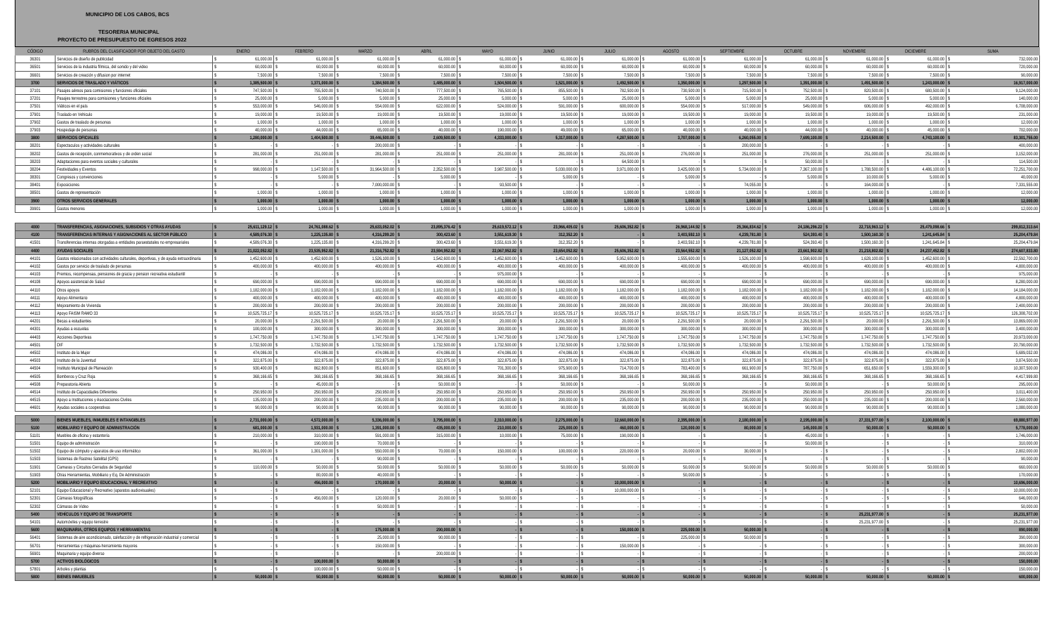MUNICIPIO DE LOS CABOS, BCS
TESORERIA MUNICIPAL
PROYECTO DE PRESUPUESTO DE EGRESOS 2022
| CÓDIGO | RUBROS DEL CLASIFICADOR POR OBJETO DEL GASTO | ENERO | FEBRERO | MARZO | ABRIL | MAYO | JUNIO | JULIO | AGOSTO | SEPTIEMBRE | OCTUBRE | NOVIEMBRE | DICIEMBRE | SUMA |
| --- | --- | --- | --- | --- | --- | --- | --- | --- | --- | --- | --- | --- | --- | --- |
| 36301 | Servicios de diseño de publicidad | $ 61,000.00 | $ 61,000.00 | $ 61,000.00 | $ 61,000.00 | $ 61,000.00 | $ 61,000.00 | $ 61,000.00 | $ 61,000.00 | $ 61,000.00 | $ 61,000.00 | $ 61,000.00 | $ 61,000.00 | $ 732,000.00 |
| 36501 | Servicios de la industria fílmica, del sonido y del video | $ 60,000.00 | $ 60,000.00 | $ 60,000.00 | $ 60,000.00 | $ 60,000.00 | $ 60,000.00 | $ 60,000.00 | $ 60,000.00 | $ 60,000.00 | $ 60,000.00 | $ 60,000.00 | $ 60,000.00 | $ 720,000.00 |
| 36601 | Servicios de creación y difusion por internet | $ 7,500.00 | $ 7,500.00 | $ 7,500.00 | $ 7,500.00 | $ 7,500.00 | $ 7,500.00 | $ 7,500.00 | $ 7,500.00 | $ 7,500.00 | $ 7,500.00 | $ 7,500.00 | $ 7,500.00 | $ 90,000.00 |
| 3700 | SERVICIOS DE TRASLADO Y VIÁTICOS | $ 1,385,500.00 | $ 1,371,000.00 | $ 1,384,500.00 | $ 1,485,000.00 | $ 1,504,500.00 | $ 1,521,000.00 | $ 1,492,500.00 | $ 1,350,000.00 | $ 1,297,500.00 | $ 1,391,000.00 | $ 1,491,500.00 | $ 1,243,000.00 | $ 16,917,000.00 |
| 37101 | Pasajes aéreos para comisiones y funciones oficiales | $ 747,500.00 | $ 755,500.00 | $ 740,500.00 | $ 777,500.00 | $ 765,500.00 | $ 855,500.00 | $ 782,500.00 | $ 730,500.00 | $ 715,500.00 | $ 752,500.00 | $ 820,500.00 | $ 680,500.00 | $ 9,124,000.00 |
| 37201 | Pasajes terrestres para comisiones y funciones oficiales | $ 25,000.00 | $ 5,000.00 | $ 5,000.00 | $ 25,000.00 | $ 5,000.00 | $ 5,000.00 | $ 25,000.00 | $ 5,000.00 | $ 5,000.00 | $ 25,000.00 | $ 5,000.00 | $ 5,000.00 | $ 140,000.00 |
| 37501 | Viáticos en el país | $ 553,000.00 | $ 546,000.00 | $ 554,000.00 | $ 622,000.00 | $ 524,000.00 | $ 591,000.00 | $ 600,000.00 | $ 554,000.00 | $ 517,000.00 | $ 549,000.00 | $ 606,000.00 | $ 492,000.00 | $ 6,708,000.00 |
| 37901 | Traslado en Vehiculo | $ 19,000.00 | $ 19,500.00 | $ 19,000.00 | $ 19,500.00 | $ 19,000.00 | $ 19,500.00 | $ 19,000.00 | $ 19,500.00 | $ 19,000.00 | $ 19,500.00 | $ 19,000.00 | $ 19,500.00 | $ 231,000.00 |
| 37902 | Gastos de traslado de personas | $ 1,000.00 | $ 1,000.00 | $ 1,000.00 | $ 1,000.00 | $ 1,000.00 | $ 1,000.00 | $ 1,000.00 | $ 1,000.00 | $ 1,000.00 | $ 1,000.00 | $ 1,000.00 | $ 1,000.00 | $ 12,000.00 |
| 37903 | Hospedaje de personas | $ 40,000.00 | $ 44,000.00 | $ 65,000.00 | $ 40,000.00 | $ 190,000.00 | $ 49,000.00 | $ 65,000.00 | $ 40,000.00 | $ 40,000.00 | $ 44,000.00 | $ 40,000.00 | $ 45,000.00 | $ 702,000.00 |
| 3800 | SERVICIOS OFICIALES | $ 1,280,000.00 | $ 1,404,500.00 | $ 39,446,500.00 | $ 2,609,500.00 | $ 4,333,000.00 | $ 5,317,000.00 | $ 4,287,500.00 | $ 3,707,000.00 | $ 6,260,055.00 | $ 7,699,100.00 | $ 2,214,500.00 | $ 4,743,100.00 | $ 83,301,755.00 |
| 38201 | Espectaculos y actividades culturales | $ - | $ - | $ 200,000.00 | $ - | $ - | $ - | $ - | $ - | $ 200,000.00 | $ - | $ - | $ - | $ 400,000.00 |
| 38202 | Gastos de recepción, conmemorativos y de orden social | $ 281,000.00 | $ 251,000.00 | $ 281,000.00 | $ 251,000.00 | $ 251,000.00 | $ 281,000.00 | $ 251,000.00 | $ 276,000.00 | $ 251,000.00 | $ 276,000.00 | $ 251,000.00 | $ 251,000.00 | $ 3,152,000.00 |
| 38203 | Adaptaciones para eventos sociales y culturales | $ - | $ - | $ - | $ - | $ - | $ - | $ 64,500.00 | $ - | $ - | $ 50,000.00 | $ - | $ - | $ 114,500.00 |
| 38204 | Festividades y Eventos | $ 998,000.00 | $ 1,147,500.00 | $ 31,964,500.00 | $ 2,352,500.00 | $ 3,987,500.00 | $ 5,030,000.00 | $ 3,971,000.00 | $ 3,425,000.00 | $ 5,734,000.00 | $ 7,367,100.00 | $ 1,788,500.00 | $ 4,486,100.00 | $ 72,251,700.00 |
| 38301 | Congresos y convenciones | $ - | $ 5,000.00 | $ - | $ 5,000.00 | $ - | $ 5,000.00 | $ - | $ 5,000.00 | $ - | $ 5,000.00 | $ 10,000.00 | $ 5,000.00 | $ 40,000.00 |
| 38401 | Exposiciones | $ - | $ - | $ 7,000,000.00 | $ - | $ 93,500.00 | $ - | $ - | $ - | $ 74,055.00 | $ - | $ 164,000.00 | $ - | $ 7,331,555.00 |
| 38501 | Gastos de representación | $ 1,000.00 | $ 1,000.00 | $ 1,000.00 | $ 1,000.00 | $ 1,000.00 | $ 1,000.00 | $ 1,000.00 | $ 1,000.00 | $ 1,000.00 | $ 1,000.00 | $ 1,000.00 | $ 1,000.00 | $ 12,000.00 |
| 3900 | OTROS SERVICIOS GENERALES | $ 1,000.00 | $ 1,000.00 | $ 1,000.00 | $ 1,000.00 | $ 1,000.00 | $ 1,000.00 | $ 1,000.00 | $ 1,000.00 | $ 1,000.00 | $ 1,000.00 | $ 1,000.00 | $ 1,000.00 | $ 12,000.00 |
| 39901 | Gastos menores | $ 1,000.00 | $ 1,000.00 | $ 1,000.00 | $ 1,000.00 | $ 1,000.00 | $ 1,000.00 | $ 1,000.00 | $ 1,000.00 | $ 1,000.00 | $ 1,000.00 | $ 1,000.00 | $ 1,000.00 | $ 12,000.00 |
| 4000 | TRANSFERENCIAS, ASIGNACIONES, SUBSIDIOS Y OTRAS AYUDAS | $ 25,611,129.12 | $ 24,761,088.62 | $ 25,633,052.02 | $ 23,895,376.42 | $ 25,619,572.12 | $ 23,966,405.02 | $ 25,606,352.82 | $ 26,968,144.92 | $ 25,366,834.62 | $ 24,186,296.22 | $ 22,718,963.12 | $ 25,479,098.66 | $ 299,812,313.64 |
| 4100 | TRANSFERENCIAS INTERNAS Y ASIGNACIONES AL SECTOR PÚBLICO | $ 4,589,076.30 | $ 1,225,135.80 | $ 4,316,299.20 | $ 300,423.60 | $ 3,551,619.30 | $ 312,352.20 | $ - | $ 3,403,592.10 | $ 4,239,781.80 | $ 524,393.40 | $ 1,500,160.30 | $ 1,241,645.84 | $ 25,204,479.84 |
| 41501 | Transferencias internas otorgadas a entidades paraestatales no empresariales | $ 4,589,076.30 | $ 1,225,135.80 | $ 4,316,299.20 | $ 300,423.60 | $ 3,551,619.30 | $ 312,352.20 | $ - | $ 3,403,592.10 | $ 4,239,781.80 | $ 524,393.40 | $ 1,500,160.30 | $ 1,241,645.84 | $ 25,204,479.84 |
| 4400 | AYUDAS SOCIALES | $ 21,022,052.82 | $ 23,535,952.82 | $ 21,316,752.82 | $ 23,594,952.82 | $ 22,067,952.82 | $ 23,654,052.82 | $ 25,606,352.82 | $ 23,564,552.82 | $ 21,127,052.82 | $ 23,661,902.82 | $ 21,218,802.82 | $ 24,237,452.82 | $ 274,607,833.80 |
| 44101 | Gastos relacionados con actividades culturales, deportivas, y de ayuda extraordinaria | $ 1,452,600.00 | $ 1,452,600.00 | $ 1,526,100.00 | $ 1,542,600.00 | $ 1,452,600.00 | $ 1,452,600.00 | $ 5,952,600.00 | $ 1,555,600.00 | $ 1,526,100.00 | $ 1,598,600.00 | $ 1,628,100.00 | $ 1,452,600.00 | $ 22,592,700.00 |
| 44102 | Gastos por servicio de traslado de personas | $ 400,000.00 | $ 400,000.00 | $ 400,000.00 | $ 400,000.00 | $ 400,000.00 | $ 400,000.00 | $ 400,000.00 | $ 400,000.00 | $ 400,000.00 | $ 400,000.00 | $ 400,000.00 | $ 400,000.00 | $ 4,800,000.00 |
| 44103 | Premios, recompensas, pensiones de gracia y pension recreativa estudiantil | $ - | $ - | $ - | $ - | $ 975,000.00 | $ - | $ - | $ - | $ - | $ - | $ - | $ - | $ 975,000.00 |
| 44108 | Apoyos asistencial de Salud | $ 690,000.00 | $ 690,000.00 | $ 690,000.00 | $ 690,000.00 | $ 690,000.00 | $ 690,000.00 | $ 690,000.00 | $ 690,000.00 | $ 690,000.00 | $ 690,000.00 | $ 690,000.00 | $ 690,000.00 | $ 8,280,000.00 |
| 44110 | Otros apoyos | $ 1,182,000.00 | $ 1,182,000.00 | $ 1,182,000.00 | $ 1,182,000.00 | $ 1,182,000.00 | $ 1,182,000.00 | $ 1,182,000.00 | $ 1,182,000.00 | $ 1,182,000.00 | $ 1,182,000.00 | $ 1,182,000.00 | $ 1,182,000.00 | $ 14,184,000.00 |
| 44111 | Apoyo Alimentario | $ 400,000.00 | $ 400,000.00 | $ 400,000.00 | $ 400,000.00 | $ 400,000.00 | $ 400,000.00 | $ 400,000.00 | $ 400,000.00 | $ 400,000.00 | $ 400,000.00 | $ 400,000.00 | $ 400,000.00 | $ 4,800,000.00 |
| 44112 | Mejoramiento de Vivienda | $ 200,000.00 | $ 200,000.00 | $ 200,000.00 | $ 200,000.00 | $ 200,000.00 | $ 200,000.00 | $ 200,000.00 | $ 200,000.00 | $ 200,000.00 | $ 200,000.00 | $ 200,000.00 | $ 200,000.00 | $ 2,400,000.00 |
| 44113 | Apoyo FAISM RAMO 33 | $ 10,525,725.17 | $ 10,525,725.17 | $ 10,525,725.17 | $ 10,525,725.17 | $ 10,525,725.17 | $ 10,525,725.17 | $ 10,525,725.17 | $ 10,525,725.17 | $ 10,525,725.17 | $ 10,525,725.17 | $ 10,525,725.17 | $ 10,525,725.17 | $ 126,308,702.00 |
| 44201 | Becas a estudiantes | $ 20,000.00 | $ 2,291,500.00 | $ 20,000.00 | $ 2,291,500.00 | $ 20,000.00 | $ 2,291,500.00 | $ 20,000.00 | $ 2,291,500.00 | $ 20,000.00 | $ 2,291,500.00 | $ 20,000.00 | $ 2,291,500.00 | $ 13,869,000.00 |
| 44301 | Ayudas a escuelas | $ 100,000.00 | $ 300,000.00 | $ 300,000.00 | $ 300,000.00 | $ 300,000.00 | $ 300,000.00 | $ 300,000.00 | $ 300,000.00 | $ 300,000.00 | $ 300,000.00 | $ 300,000.00 | $ 300,000.00 | $ 3,400,000.00 |
| 44403 | Acciones Deportivas | $ 1,747,750.00 | $ 1,747,750.00 | $ 1,747,750.00 | $ 1,747,750.00 | $ 1,747,750.00 | $ 1,747,750.00 | $ 1,747,750.00 | $ 1,747,750.00 | $ 1,747,750.00 | $ 1,747,750.00 | $ 1,747,750.00 | $ 1,747,750.00 | $ 20,973,000.00 |
| 44501 | DIF | $ 1,732,500.00 | $ 1,732,500.00 | $ 1,732,500.00 | $ 1,732,500.00 | $ 1,732,500.00 | $ 1,732,500.00 | $ 1,732,500.00 | $ 1,732,500.00 | $ 1,732,500.00 | $ 1,732,500.00 | $ 1,732,500.00 | $ 1,732,500.00 | $ 20,790,000.00 |
| 44502 | Instituto de la Mujer | $ 474,086.00 | $ 474,086.00 | $ 474,086.00 | $ 474,086.00 | $ 474,086.00 | $ 474,086.00 | $ 474,086.00 | $ 474,086.00 | $ 474,086.00 | $ 474,086.00 | $ 474,086.00 | $ 474,086.00 | $ 5,689,032.00 |
| 44503 | Instituto de la Juventud | $ 322,875.00 | $ 322,875.00 | $ 322,875.00 | $ 322,875.00 | $ 322,875.00 | $ 322,875.00 | $ 322,875.00 | $ 322,875.00 | $ 322,875.00 | $ 322,875.00 | $ 322,875.00 | $ 322,875.00 | $ 3,874,500.00 |
| 44504 | Instituto Municipal de Planeación | $ 930,400.00 | $ 862,800.00 | $ 851,600.00 | $ 826,800.00 | $ 701,300.00 | $ 975,900.00 | $ 714,700.00 | $ 783,400.00 | $ 661,900.00 | $ 787,750.00 | $ 651,650.00 | $ 1,559,300.00 | $ 10,307,500.00 |
| 44505 | Bomberos y Cruz Roja | $ 368,166.65 | $ 368,166.65 | $ 368,166.65 | $ 368,166.65 | $ 368,166.65 | $ 368,166.65 | $ 368,166.65 | $ 368,166.65 | $ 368,166.65 | $ 368,166.65 | $ 368,166.65 | $ 368,166.65 | $ 4,417,999.80 |
| 44508 | Preparatoria Abierta | $ - | $ 45,000.00 | $ - | $ 50,000.00 | $ - | $ 50,000.00 | $ - | $ 50,000.00 | $ - | $ 50,000.00 | $ - | $ 50,000.00 | $ 295,000.00 |
| 44514 | Instituto de Capacidades Diferentes | $ 250,950.00 | $ 250,950.00 | $ 250,950.00 | $ 250,950.00 | $ 250,950.00 | $ 250,950.00 | $ 250,950.00 | $ 250,950.00 | $ 250,950.00 | $ 250,950.00 | $ 250,950.00 | $ 250,950.00 | $ 3,011,400.00 |
| 44515 | Apoyo a Instituciones y Asociaciones Civiles | $ 135,000.00 | $ 200,000.00 | $ 235,000.00 | $ 200,000.00 | $ 235,000.00 | $ 200,000.00 | $ 235,000.00 | $ 200,000.00 | $ 235,000.00 | $ 250,000.00 | $ 235,000.00 | $ 200,000.00 | $ 2,560,000.00 |
| 44601 | Ayudas sociales a cooperativas | $ 90,000.00 | $ 90,000.00 | $ 90,000.00 | $ 90,000.00 | $ 90,000.00 | $ 90,000.00 | $ 90,000.00 | $ 90,000.00 | $ 90,000.00 | $ 90,000.00 | $ 90,000.00 | $ 90,000.00 | $ 1,080,000.00 |
| 5000 | BIENES MUEBLES, INMUEBLES E INTANGIBLES | $ 2,731,000.00 | $ 4,572,000.00 | $ 5,336,000.00 | $ 3,795,000.00 | $ 2,310,000.00 | $ 2,275,000.00 | $ 12,660,000.00 | $ 2,395,000.00 | $ 2,180,000.00 | $ 2,195,000.00 | $ 27,331,977.00 | $ 2,100,000.00 | $ 69,880,977.00 |
| 5100 | MOBILIARIO Y EQUIPO DE ADMINISTRACIÓN | $ 681,000.00 | $ 1,931,000.00 | $ 1,391,000.00 | $ 435,000.00 | $ 210,000.00 | $ 225,000.00 | $ 460,000.00 | $ 120,000.00 | $ 80,000.00 | $ 145,000.00 | $ 50,000.00 | $ 50,000.00 | $ 5,778,000.00 |
| 51101 | Muebles de oficina y estantería | $ 210,000.00 | $ 310,000.00 | $ 591,000.00 | $ 315,000.00 | $ 10,000.00 | $ 75,000.00 | $ 190,000.00 | $ - | $ - | $ 45,000.00 | $ - | $ - | $ 1,746,000.00 |
| 51501 | Equipo de administración | $ - | $ 190,000.00 | $ 70,000.00 | $ - | $ - | $ - | $ - | $ - | $ - | $ 50,000.00 | $ - | $ - | $ 310,000.00 |
| 51502 | Equipo de cómputo y aparatos de uso informático | $ 361,000.00 | $ 1,301,000.00 | $ 550,000.00 | $ 70,000.00 | $ 150,000.00 | $ 100,000.00 | $ 220,000.00 | $ 20,000.00 | $ 30,000.00 | $ - | $ - | $ - | $ 2,802,000.00 |
| 51503 | Sistemas de Rastreo Satelital (GPS) | $ - | $ - | $ 90,000.00 | $ - | $ - | $ - | $ - | $ - | $ - | $ - | $ - | $ - | $ 90,000.00 |
| 51901 | Camaras y Circuitos Cerrados de Seguridad | $ 110,000.00 | $ 50,000.00 | $ 50,000.00 | $ 50,000.00 | $ 50,000.00 | $ 50,000.00 | $ 50,000.00 | $ 50,000.00 | $ 50,000.00 | $ 50,000.00 | $ 50,000.00 | $ 50,000.00 | $ 660,000.00 |
| 51903 | Otras Herramientas, Mobiliario y Eq. De Administración | $ - | $ 80,000.00 | $ 40,000.00 | $ - | $ - | $ - | $ - | $ 50,000.00 | $ - | $ - | $ - | $ - | $ 170,000.00 |
| 5200 | MOBILIARIO Y EQUIPO EDUCACIONAL Y RECREATIVO | $ - | $ 456,000.00 | $ 170,000.00 | $ 20,000.00 | $ 50,000.00 | $ - | $ 10,000,000.00 | $ - | $ - | $ - | $ - | $ - | $ 10,696,000.00 |
| 52101 | Equipo Educacional y Recreativo (aparatos audiovisuales) | $ - | $ - | $ - | $ - | $ - | $ - | $ 10,000,000.00 | $ - | $ - | $ - | $ - | $ - | $ 10,000,000.00 |
| 52301 | Cámaras fotográficas | $ - | $ 456,000.00 | $ 120,000.00 | $ 20,000.00 | $ 50,000.00 | $ - | $ - | $ - | $ - | $ - | $ - | $ - | $ 646,000.00 |
| 52302 | Cámaras de Video | $ - | $ - | $ 50,000.00 | $ - | $ - | $ - | $ - | $ - | $ - | $ - | $ - | $ - | $ 50,000.00 |
| 5400 | VEHÍCULOS Y EQUIPO DE TRANSPORTE | $ - | $ - | $ - | $ - | $ - | $ - | $ - | $ - | $ - | $ - | $ 25,231,977.00 | $ - | $ 25,231,977.00 |
| 54101 | Automóviles y equipo terrestre | $ - | $ - | $ - | $ - | $ - | $ - | $ - | $ - | $ - | $ - | $ 25,231,977.00 | $ - | $ 25,231,977.00 |
| 5600 | MAQUINARIA, OTROS EQUIPOS Y HERRAMIENTAS | $ - | $ - | $ 175,000.00 | $ 290,000.00 | $ - | $ - | $ 150,000.00 | $ 225,000.00 | $ 50,000.00 | $ - | $ - | $ - | $ 890,000.00 |
| 56401 | Sistemas de aire acondicionado, calefacción y de refrigeración industrial y comercial | $ - | $ - | $ 25,000.00 | $ 90,000.00 | $ - | $ - | $ - | $ 225,000.00 | $ 50,000.00 | $ - | $ - | $ - | $ 390,000.00 |
| 56701 | Herramientas y máquinas-herramienta mayores | $ - | $ - | $ 150,000.00 | $ - | $ - | $ - | $ 150,000.00 | $ - | $ - | $ - | $ - | $ - | $ 300,000.00 |
| 56901 | Maquinaria y equipo diverso | $ - | $ - | $ - | $ 200,000.00 | $ - | $ - | $ - | $ - | $ - | $ - | $ - | $ - | $ 200,000.00 |
| 5700 | ACTIVOS BIOLÓGICOS | $ - | $ 100,000.00 | $ 50,000.00 | $ - | $ - | $ - | $ - | $ - | $ - | $ - | $ - | $ - | $ 150,000.00 |
| 57801 | Arboles y plantas | $ - | $ 100,000.00 | $ 50,000.00 | $ - | $ - | $ - | $ - | $ - | $ - | $ - | $ - | $ - | $ 150,000.00 |
| 5800 | BIENES INMUEBLES | $ 50,000.00 | $ 50,000.00 | $ 50,000.00 | $ 50,000.00 | $ 50,000.00 | $ 50,000.00 | $ 50,000.00 | $ 50,000.00 | $ 50,000.00 | $ 50,000.00 | $ 50,000.00 | $ 50,000.00 | $ 600,000.00 |